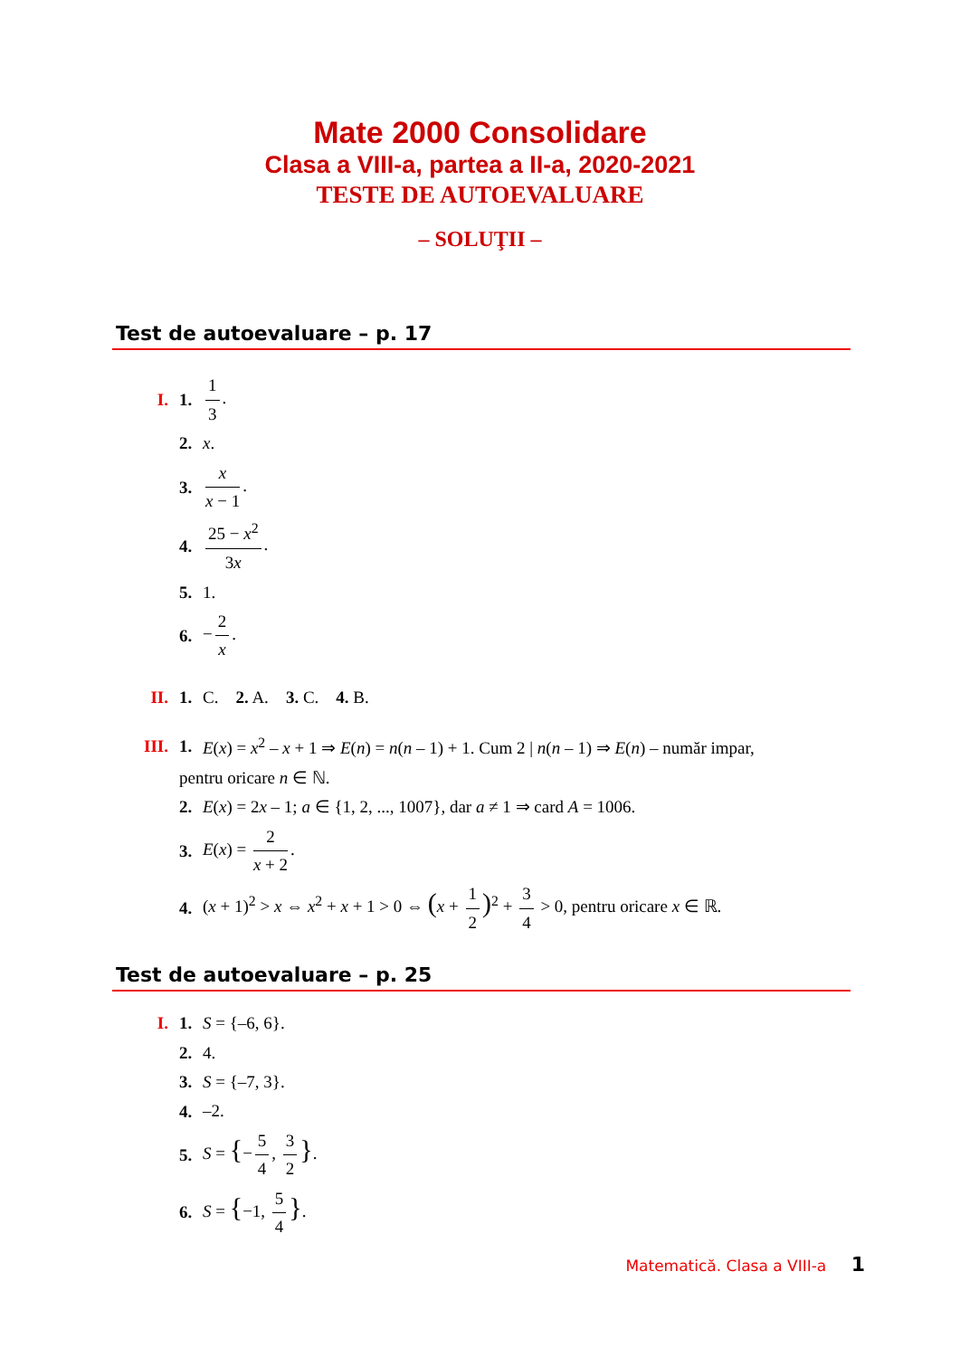Mate 2000 Consolidare
Clasa a VIII-a, partea a II-a, 2020-2021
TESTE DE AUTOEVALUARE
– SOLUŢII –
Test de autoevaluare – p. 17
I. 1. 1 3.
2. x.
3. x x − 1.
4. 25 − x<sup>2</sup> 3x.
5. 1.
6. − 2 x.
II. 1. C. 2. A. 3. C. 4. B.
III. 1. E(x) = x<sup>2</sup> – x + 1 ⇒ E(n) = n(n – 1) + 1. Cum 2 | n(n – 1) ⇒ E(n) – număr impar,
pentru oricare n ∈ ℕ.
2. E(x) = 2x – 1; a ∈ {1, 2, ..., 1007}, dar a ≠ 1 ⇒ card A = 1006.
3. E(x) = 2 x + 2.
4. (x + 1)<sup>2</sup> > x ⇔ x<sup>2</sup> + x + 1 > 0 ⇔ (x + 1 2)<sup>2</sup> + 3 4 > 0, pentru oricare x ∈ ℝ.
Test de autoevaluare – p. 25
I. 1. S = {–6, 6}.
2. 4.
3. S = {–7, 3}.
4. –2.
5. S = {− 5 4, 3 2 }.
6. S = {−1, 5 4 }.
Matematică. Clasa a VIII-a 1